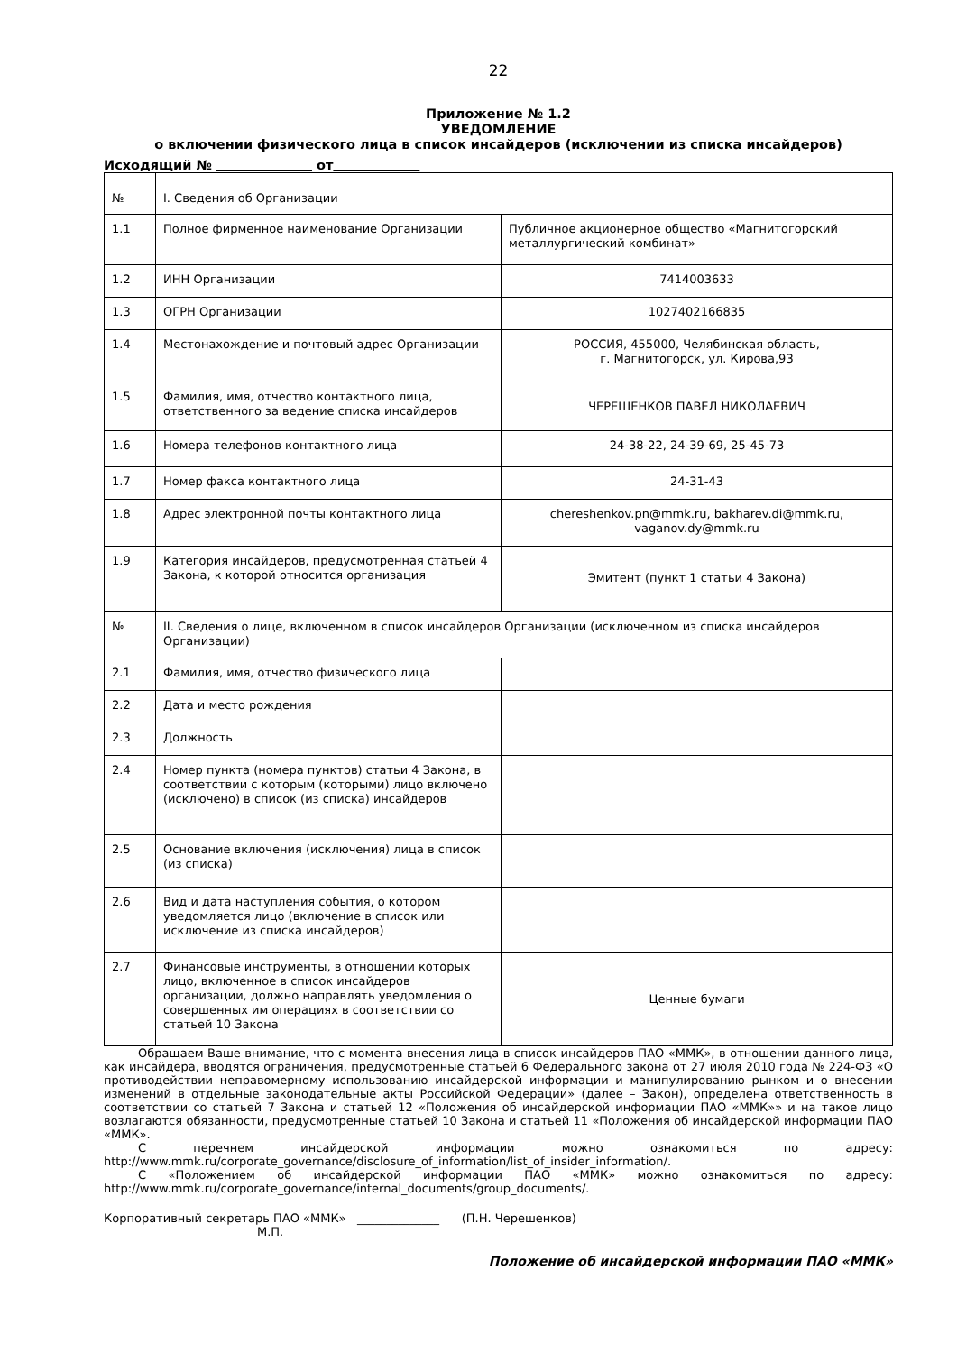22
Приложение № 1.2
УВЕДОМЛЕНИЕ
о включении физического лица в список инсайдеров (исключении из списка инсайдеров)
Исходящий № от
| № | I. Сведения об Организации | |
| 1.1 | Полное фирменное наименование Организации | Публичное акционерное общество «Магнитогорский металлургический комбинат» |
| 1.2 | ИНН Организации | 7414003633 |
| 1.3 | ОГРН Организации | 1027402166835 |
| 1.4 | Местонахождение и почтовый адрес Организации | РОССИЯ, 455000, Челябинская область, г. Магнитогорск, ул. Кирова,93 |
| 1.5 | Фамилия, имя, отчество контактного лица, ответственного за ведение списка инсайдеров | ЧЕРЕШЕНКОВ ПАВЕЛ НИКОЛАЕВИЧ |
| 1.6 | Номера телефонов контактного лица | 24-38-22, 24-39-69, 25-45-73 |
| 1.7 | Номер факса контактного лица | 24-31-43 |
| 1.8 | Адрес электронной почты контактного лица | chereshenkov.pn@mmk.ru , bakharev.di@mmk.ru , vaganov.dy@mmk.ru |
| 1.9 | Категория инсайдеров, предусмотренная статьей 4 Закона, к которой относится организация | Эмитент (пункт 1 статьи 4 Закона) |
| № | II. Сведения о лице, включенном в список инсайдеров Организации (исключенном из списка инсайдеров Организации) | |
| 2.1 | Фамилия, имя, отчество физического лица | |
| 2.2 | Дата и место рождения | |
| 2.3 | Должность | |
| 2.4 | Номер пункта (номера пунктов) статьи 4 Закона, в соответствии с которым (которыми) лицо включено (исключено) в список (из списка) инсайдеров | |
| 2.5 | Основание включения (исключения) лица в список (из списка) | |
| 2.6 | Вид и дата наступления события, о котором уведомляется лицо (включение в список или исключение из списка инсайдеров) | |
| 2.7 | Финансовые инструменты, в отношении которых лицо, включенное в список инсайдеров организации, должно направлять уведомления о совершенных им операциях в соответствии со статьей 10 Закона | Ценные бумаги |
Обращаем Ваше внимание, что с момента внесения лица в список инсайдеров ПАО «ММК», в отношении данного лица, как инсайдера, вводятся ограничения, предусмотренные статьей 6 Федерального закона от 27 июля 2010 года № 224-ФЗ «О противодействии неправомерному использованию инсайдерской информации и манипулированию рынком и о внесении изменений в отдельные законодательные акты Российской Федерации» (далее – Закон), определена ответственность в соответствии со статьей 7 Закона и статьей 12 «Положения об инсайдерской информации ПАО «ММК»» и на такое лицо возлагаются обязанности, предусмотренные статьей 10 Закона и статьей 11 «Положения об инсайдерской информации ПАО «ММК».
С перечнем инсайдерской информации можно ознакомиться по адресу: http://www.mmk.ru/corporate_governance/disclosure_of_information/list_of_insider_information/.
С «Положением об инсайдерской информации ПАО «ММК» можно ознакомиться по адресу: http://www.mmk.ru/corporate_governance/internal_documents/group_documents/.
Корпоративный секретарь ПАО «ММК» ______________ (П.Н. Черешенков)
М.П.
Положение об инсайдерской информации ПАО «ММК»